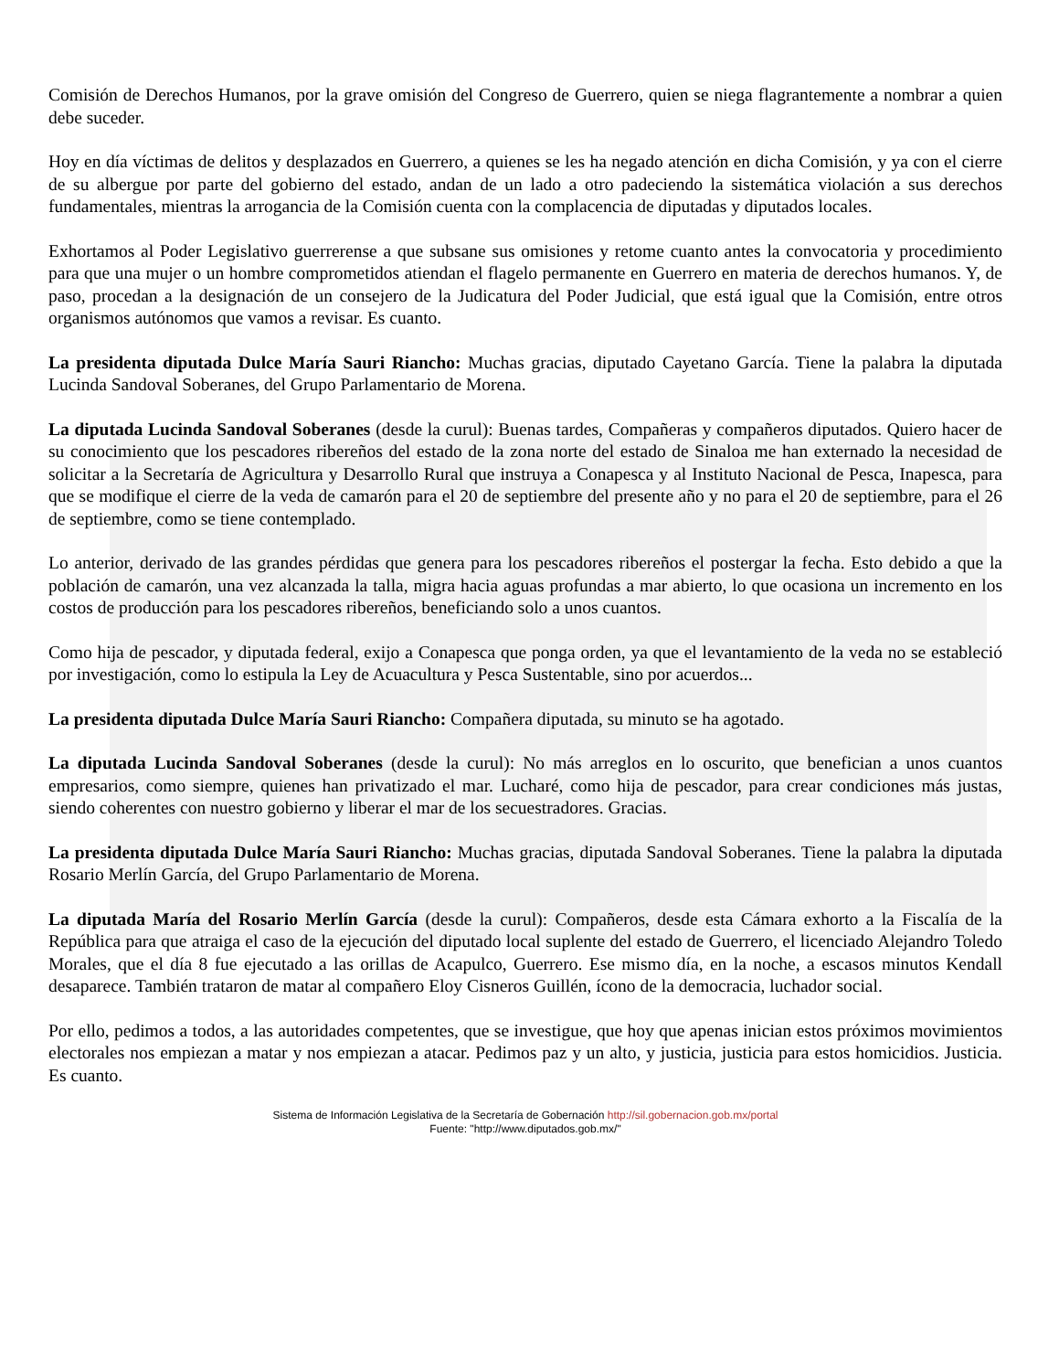Comisión de Derechos Humanos, por la grave omisión del Congreso de Guerrero, quien se niega flagrantemente a nombrar a quien debe suceder.
Hoy en día víctimas de delitos y desplazados en Guerrero, a quienes se les ha negado atención en dicha Comisión, y ya con el cierre de su albergue por parte del gobierno del estado, andan de un lado a otro padeciendo la sistemática violación a sus derechos fundamentales, mientras la arrogancia de la Comisión cuenta con la complacencia de diputadas y diputados locales.
Exhortamos al Poder Legislativo guerrerense a que subsane sus omisiones y retome cuanto antes la convocatoria y procedimiento para que una mujer o un hombre comprometidos atiendan el flagelo permanente en Guerrero en materia de derechos humanos. Y, de paso, procedan a la designación de un consejero de la Judicatura del Poder Judicial, que está igual que la Comisión, entre otros organismos autónomos que vamos a revisar. Es cuanto.
La presidenta diputada Dulce María Sauri Riancho: Muchas gracias, diputado Cayetano García. Tiene la palabra la diputada Lucinda Sandoval Soberanes, del Grupo Parlamentario de Morena.
La diputada Lucinda Sandoval Soberanes (desde la curul): Buenas tardes, Compañeras y compañeros diputados. Quiero hacer de su conocimiento que los pescadores ribereños del estado de la zona norte del estado de Sinaloa me han externado la necesidad de solicitar a la Secretaría de Agricultura y Desarrollo Rural que instruya a Conapesca y al Instituto Nacional de Pesca, Inapesca, para que se modifique el cierre de la veda de camarón para el 20 de septiembre del presente año y no para el 20 de septiembre, para el 26 de septiembre, como se tiene contemplado.
Lo anterior, derivado de las grandes pérdidas que genera para los pescadores ribereños el postergar la fecha. Esto debido a que la población de camarón, una vez alcanzada la talla, migra hacia aguas profundas a mar abierto, lo que ocasiona un incremento en los costos de producción para los pescadores ribereños, beneficiando solo a unos cuantos.
Como hija de pescador, y diputada federal, exijo a Conapesca que ponga orden, ya que el levantamiento de la veda no se estableció por investigación, como lo estipula la Ley de Acuacultura y Pesca Sustentable, sino por acuerdos...
La presidenta diputada Dulce María Sauri Riancho: Compañera diputada, su minuto se ha agotado.
La diputada Lucinda Sandoval Soberanes (desde la curul): No más arreglos en lo oscurito, que benefician a unos cuantos empresarios, como siempre, quienes han privatizado el mar. Lucharé, como hija de pescador, para crear condiciones más justas, siendo coherentes con nuestro gobierno y liberar el mar de los secuestradores. Gracias.
La presidenta diputada Dulce María Sauri Riancho: Muchas gracias, diputada Sandoval Soberanes. Tiene la palabra la diputada Rosario Merlín García, del Grupo Parlamentario de Morena.
La diputada María del Rosario Merlín García (desde la curul): Compañeros, desde esta Cámara exhorto a la Fiscalía de la República para que atraiga el caso de la ejecución del diputado local suplente del estado de Guerrero, el licenciado Alejandro Toledo Morales, que el día 8 fue ejecutado a las orillas de Acapulco, Guerrero. Ese mismo día, en la noche, a escasos minutos Kendall desaparece. También trataron de matar al compañero Eloy Cisneros Guillén, ícono de la democracia, luchador social.
Por ello, pedimos a todos, a las autoridades competentes, que se investigue, que hoy que apenas inician estos próximos movimientos electorales nos empiezan a matar y nos empiezan a atacar. Pedimos paz y un alto, y justicia, justicia para estos homicidios. Justicia. Es cuanto.
Sistema de Información Legislativa de la Secretaría de Gobernación http://sil.gobernacion.gob.mx/portal
Fuente: "http://www.diputados.gob.mx/"